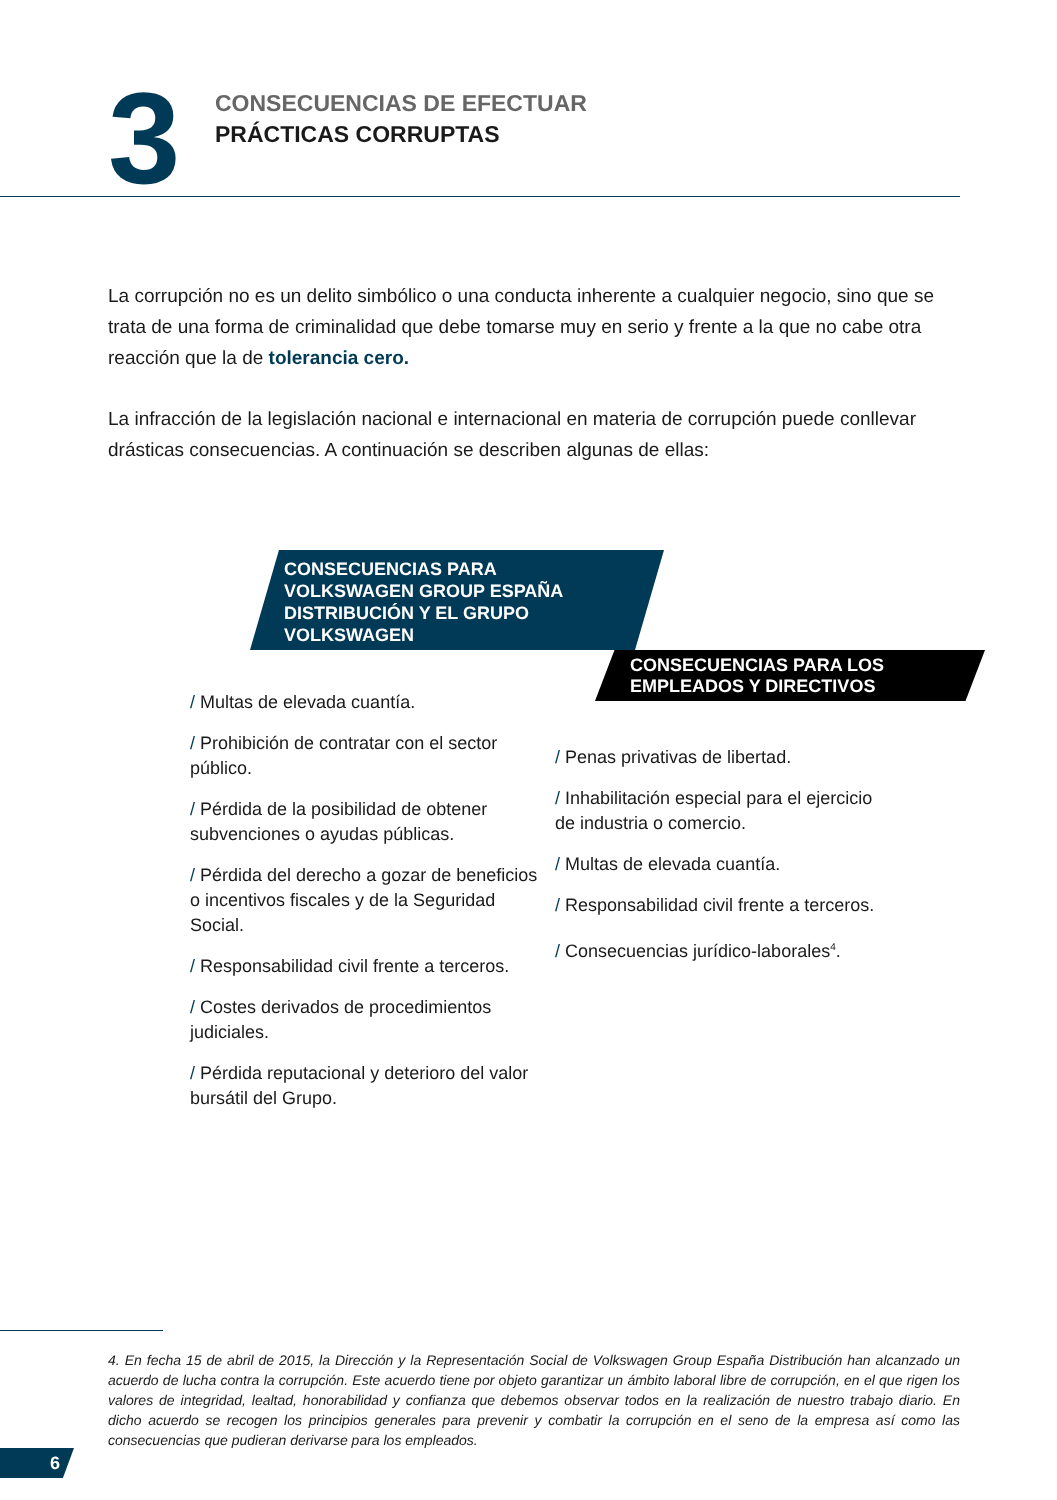3
CONSECUENCIAS DE EFECTUAR
PRÁCTICAS CORRUPTAS
La corrupción no es un delito simbólico o una conducta inherente a cualquier negocio, sino que se trata de una forma de criminalidad que debe tomarse muy en serio y frente a la que no cabe otra reacción que la de tolerancia cero.
La infracción de la legislación nacional e internacional en materia de corrupción puede conllevar drásticas consecuencias. A continuación se describen algunas de ellas:
CONSECUENCIAS PARA
VOLKSWAGEN GROUP ESPAÑA
DISTRIBUCIÓN Y EL GRUPO
VOLKSWAGEN
/ Multas de elevada cuantía.
/ Prohibición de contratar con el sector público.
/ Pérdida de la posibilidad de obtener subvenciones o ayudas públicas.
/ Pérdida del derecho a gozar de beneficios o incentivos fiscales y de la Seguridad Social.
/ Responsabilidad civil frente a terceros.
/ Costes derivados de procedimientos judiciales.
/ Pérdida reputacional y deterioro del valor bursátil del Grupo.
CONSECUENCIAS PARA LOS
EMPLEADOS Y DIRECTIVOS
/ Penas privativas de libertad.
/ Inhabilitación especial para el ejercicio de industria o comercio.
/ Multas de elevada cuantía.
/ Responsabilidad civil frente a terceros.
/ Consecuencias jurídico-laborales<sup>4</sup>.
4. En fecha 15 de abril de 2015, la Dirección y la Representación Social de Volkswagen Group España Distribución han alcanzado un acuerdo de lucha contra la corrupción. Este acuerdo tiene por objeto garantizar un ámbito laboral libre de corrupción, en el que rigen los valores de integridad, lealtad, honorabilidad y confianza que debemos observar todos en la realización de nuestro trabajo diario. En dicho acuerdo se recogen los principios generales para prevenir y combatir la corrupción en el seno de la empresa así como las consecuencias que pudieran derivarse para los empleados.
6